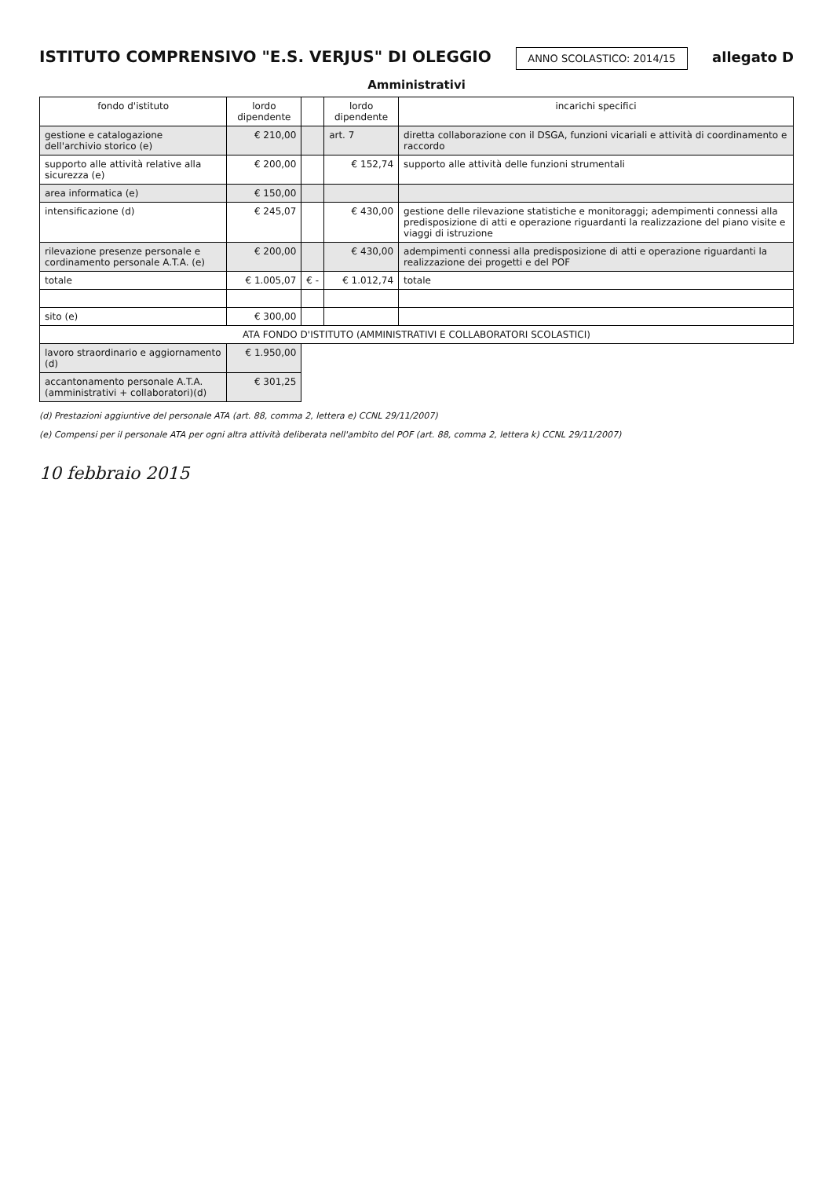ISTITUTO COMPRENSIVO "E.S. VERJUS" DI OLEGGIO
ANNO SCOLASTICO: 2014/15 allegato D
Amministrativi
| fondo d'istituto | lordo dipendente | | lordo dipendente | incarichi specifici |
| --- | --- | --- | --- | --- |
| gestione e catalogazione dell'archivio storico (e) | € 210,00 | | art. 7 | diretta collaborazione con il DSGA, funzioni vicariali e attività di coordinamento e raccordo |
| supporto alle attività relative alla sicurezza (e) | € 200,00 | | € 152,74 | supporto alle attività delle funzioni strumentali |
| area informatica (e) | € 150,00 | | | |
| intensificazione (d) | € 245,07 | | € 430,00 | gestione delle rilevazione statistiche e monitoraggi; adempimenti connessi alla predisposizione di atti e operazione riguardanti la realizzazione del piano visite e viaggi di istruzione |
| rilevazione presenze personale e cordinamento personale A.T.A. (e) | € 200,00 | | € 430,00 | adempimenti connessi alla predisposizione di atti e operazione riguardanti la realizzazione dei progetti e del POF |
| totale | € 1.005,07 | € - | € 1.012,74 | totale |
| sito (e) | € 300,00 | | | |
| ATA FONDO D'ISTITUTO (AMMINISTRATIVI E COLLABORATORI SCOLASTICI) | | | | |
| lavoro straordinario e aggiornamento (d) | € 1.950,00 | | | |
| accantonamento personale A.T.A. (amministrativi + collaboratori)(d) | € 301,25 | | | |
(d) Prestazioni aggiuntive del personale ATA (art. 88, comma 2, lettera e) CCNL 29/11/2007)
(e) Compensi per il personale ATA per ogni altra attività deliberata nell'ambito del POF (art. 88, comma 2, lettera k) CCNL 29/11/2007)
10 febbraio 2015